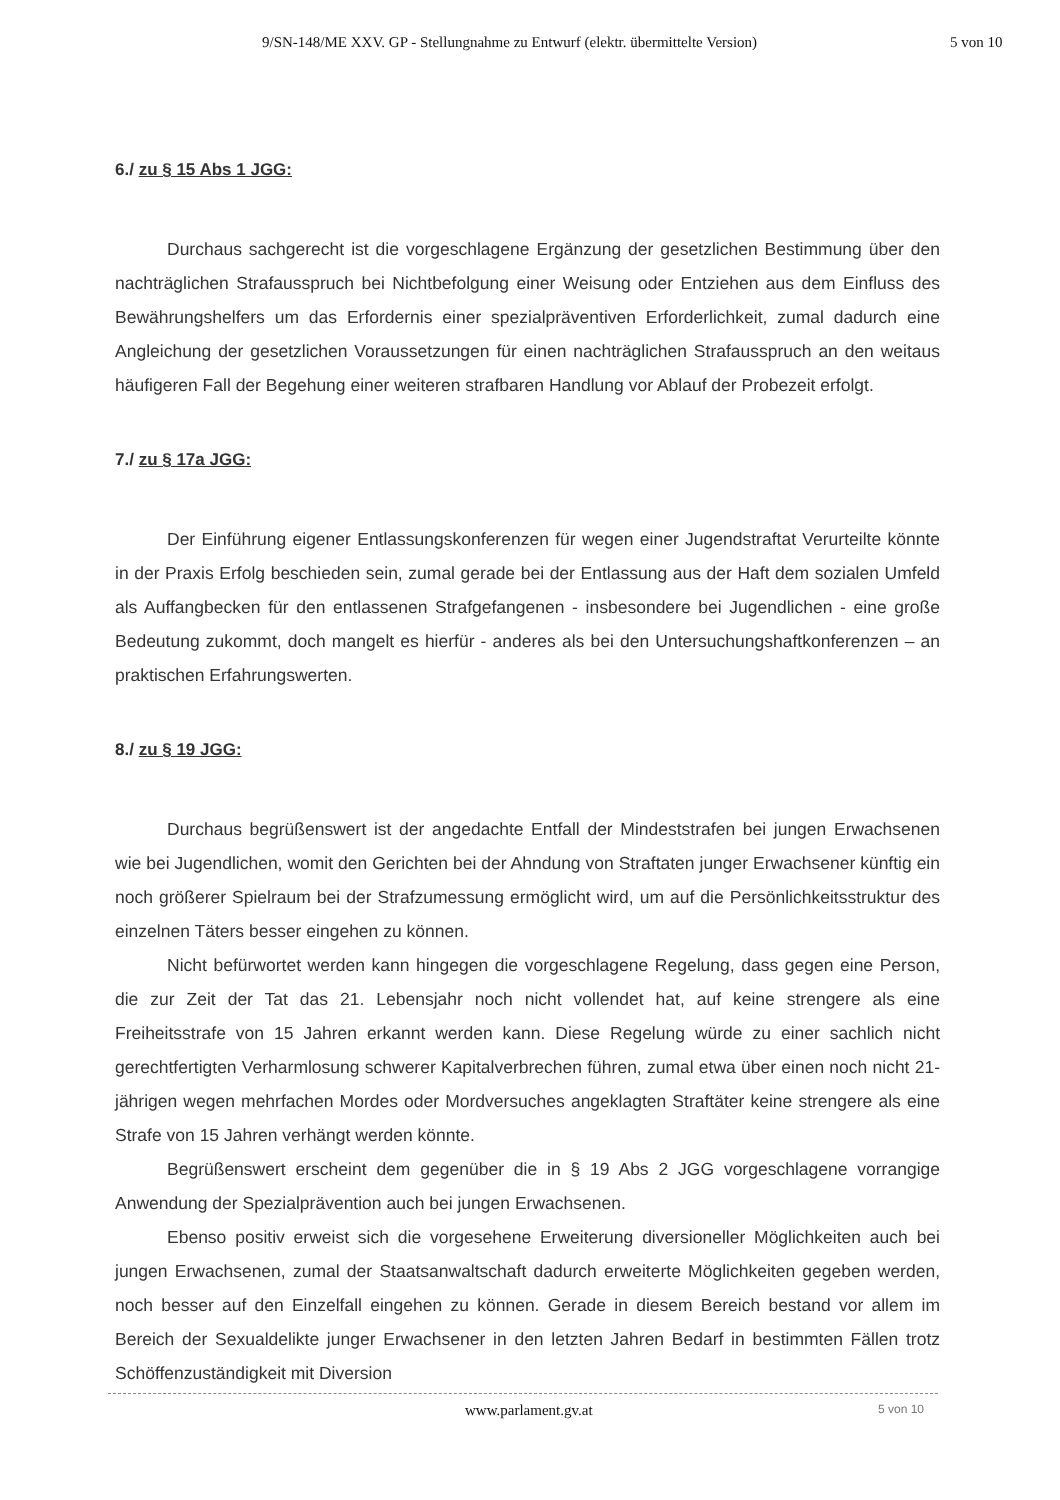9/SN-148/ME XXV. GP - Stellungnahme zu Entwurf (elektr. übermittelte Version) 5 von 10
6./ zu § 15 Abs 1 JGG:
Durchaus sachgerecht ist die vorgeschlagene Ergänzung der gesetzlichen Bestimmung über den nachträglichen Strafausspruch bei Nichtbefolgung einer Weisung oder Entziehen aus dem Einfluss des Bewährungshelfers um das Erfordernis einer spezialpräventiven Erforderlichkeit, zumal dadurch eine Angleichung der gesetzlichen Voraussetzungen für einen nachträglichen Strafausspruch an den weitaus häufigeren Fall der Begehung einer weiteren strafbaren Handlung vor Ablauf der Probezeit erfolgt.
7./ zu § 17a JGG:
Der Einführung eigener Entlassungskonferenzen für wegen einer Jugendstraftat Verurteilte könnte in der Praxis Erfolg beschieden sein, zumal gerade bei der Entlassung aus der Haft dem sozialen Umfeld als Auffangbecken für den entlassenen Strafgefangenen - insbesondere bei Jugendlichen - eine große Bedeutung zukommt, doch mangelt es hierfür - anderes als bei den Untersuchungshaftkonferenzen – an praktischen Erfahrungswerten.
8./ zu § 19 JGG:
Durchaus begrüßenswert ist der angedachte Entfall der Mindeststrafen bei jungen Erwachsenen wie bei Jugendlichen, womit den Gerichten bei der Ahndung von Straftaten junger Erwachsener künftig ein noch größerer Spielraum bei der Strafzumessung ermöglicht wird, um auf die Persönlichkeitsstruktur des einzelnen Täters besser eingehen zu können.
Nicht befürwortet werden kann hingegen die vorgeschlagene Regelung, dass gegen eine Person, die zur Zeit der Tat das 21. Lebensjahr noch nicht vollendet hat, auf keine strengere als eine Freiheitsstrafe von 15 Jahren erkannt werden kann. Diese Regelung würde zu einer sachlich nicht gerechtfertigten Verharmlosung schwerer Kapitalverbrechen führen, zumal etwa über einen noch nicht 21-jährigen wegen mehrfachen Mordes oder Mordversuches angeklagten Straftäter keine strengere als eine Strafe von 15 Jahren verhängt werden könnte.
Begrüßenswert erscheint dem gegenüber die in § 19 Abs 2 JGG vorgeschlagene vorrangige Anwendung der Spezialprävention auch bei jungen Erwachsenen.
Ebenso positiv erweist sich die vorgesehene Erweiterung diversioneller Möglichkeiten auch bei jungen Erwachsenen, zumal der Staatsanwaltschaft dadurch erweiterte Möglichkeiten gegeben werden, noch besser auf den Einzelfall eingehen zu können. Gerade in diesem Bereich bestand vor allem im Bereich der Sexualdelikte junger Erwachsener in den letzten Jahren Bedarf in bestimmten Fällen trotz Schöffenzuständigkeit mit Diversion
www.parlament.gv.at 5 von 10